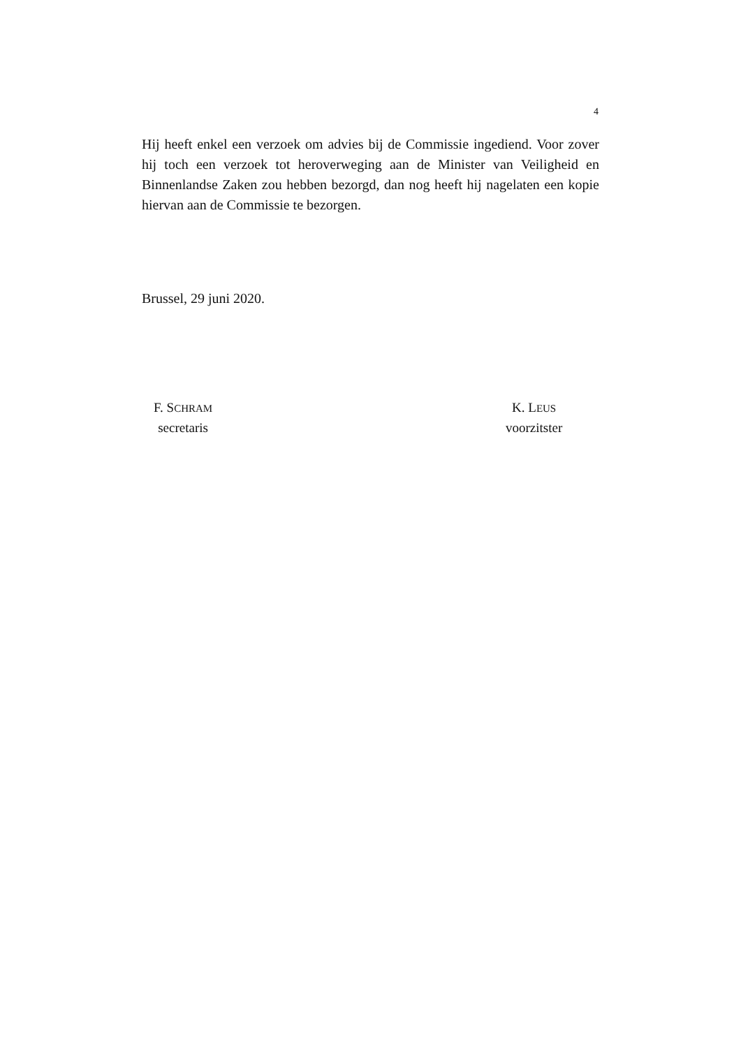4
Hij heeft enkel een verzoek om advies bij de Commissie ingediend. Voor zover hij toch een verzoek tot heroverweging aan de Minister van Veiligheid en Binnenlandse Zaken zou hebben bezorgd, dan nog heeft hij nagelaten een kopie hiervan aan de Commissie te bezorgen.
Brussel, 29 juni 2020.
F. SCHRAM
secretaris
K. LEUS
voorzitster